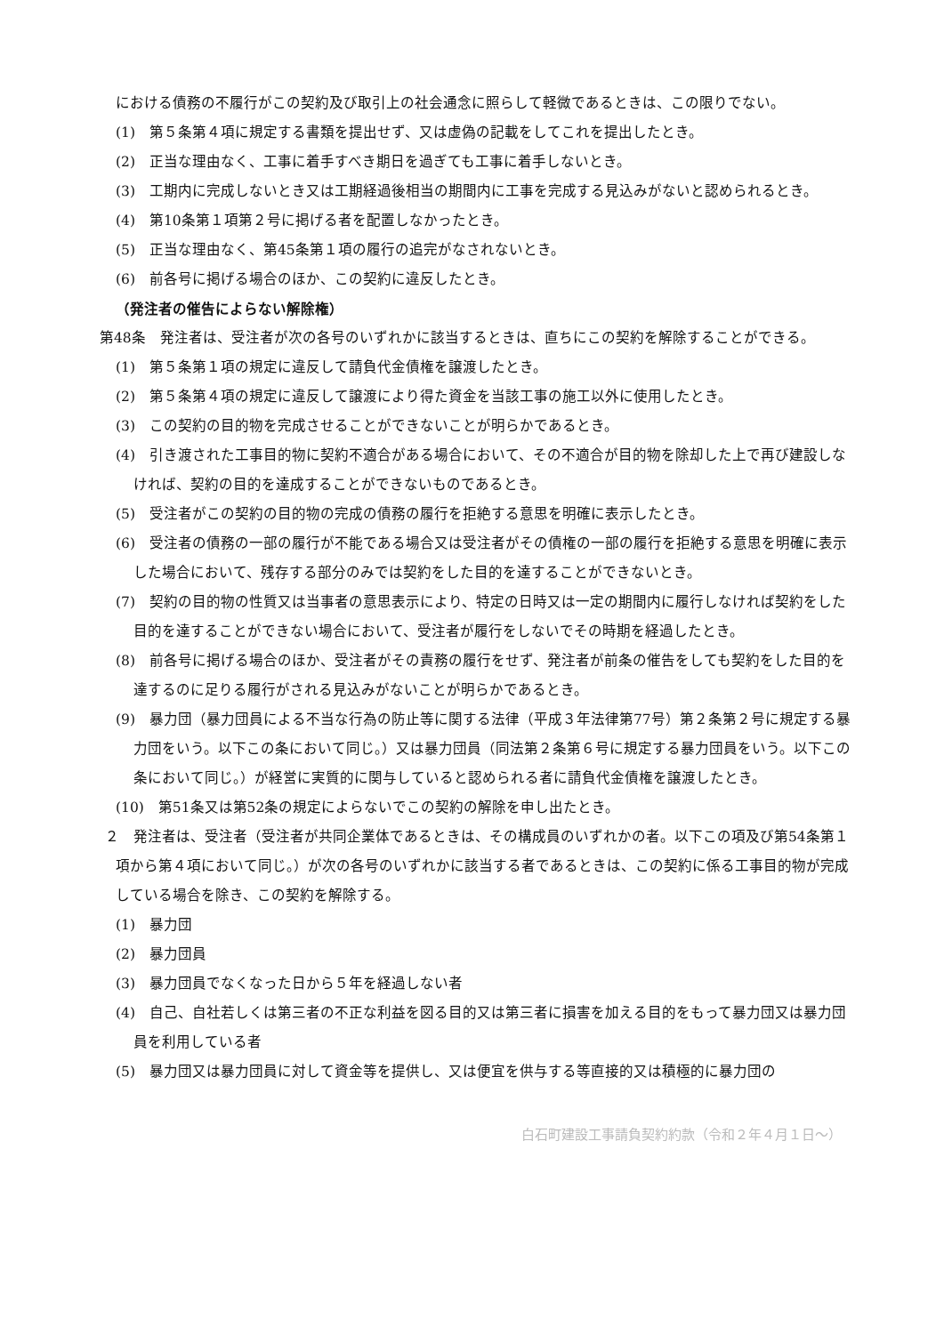における債務の不履行がこの契約及び取引上の社会通念に照らして軽微であるときは、この限りでない。
(1)　第５条第４項に規定する書類を提出せず、又は虚偽の記載をしてこれを提出したとき。
(2)　正当な理由なく、工事に着手すべき期日を過ぎても工事に着手しないとき。
(3)　工期内に完成しないとき又は工期経過後相当の期間内に工事を完成する見込みがないと認められるとき。
(4)　第10条第１項第２号に掲げる者を配置しなかったとき。
(5)　正当な理由なく、第45条第１項の履行の追完がなされないとき。
(6)　前各号に掲げる場合のほか、この契約に違反したとき。
（発注者の催告によらない解除権）
第48条　発注者は、受注者が次の各号のいずれかに該当するときは、直ちにこの契約を解除することができる。
(1)　第５条第１項の規定に違反して請負代金債権を譲渡したとき。
(2)　第５条第４項の規定に違反して譲渡により得た資金を当該工事の施工以外に使用したとき。
(3)　この契約の目的物を完成させることができないことが明らかであるとき。
(4)　引き渡された工事目的物に契約不適合がある場合において、その不適合が目的物を除却した上で再び建設しなければ、契約の目的を達成することができないものであるとき。
(5)　受注者がこの契約の目的物の完成の債務の履行を拒絶する意思を明確に表示したとき。
(6)　受注者の債務の一部の履行が不能である場合又は受注者がその債権の一部の履行を拒絶する意思を明確に表示した場合において、残存する部分のみでは契約をした目的を達することができないとき。
(7)　契約の目的物の性質又は当事者の意思表示により、特定の日時又は一定の期間内に履行しなければ契約をした目的を達することができない場合において、受注者が履行をしないでその時期を経過したとき。
(8)　前各号に掲げる場合のほか、受注者がその責務の履行をせず、発注者が前条の催告をしても契約をした目的を達するのに足りる履行がされる見込みがないことが明らかであるとき。
(9)　暴力団（暴力団員による不当な行為の防止等に関する法律（平成３年法律第77号）第２条第２号に規定する暴力団をいう。以下この条において同じ。）又は暴力団員（同法第２条第６号に規定する暴力団員をいう。以下この条において同じ。）が経営に実質的に関与していると認められる者に請負代金債権を譲渡したとき。
(10)　第51条又は第52条の規定によらないでこの契約の解除を申し出たとき。
２　発注者は、受注者（受注者が共同企業体であるときは、その構成員のいずれかの者。以下この項及び第54条第１項から第４項において同じ。）が次の各号のいずれかに該当する者であるときは、この契約に係る工事目的物が完成している場合を除き、この契約を解除する。
(1)　暴力団
(2)　暴力団員
(3)　暴力団員でなくなった日から５年を経過しない者
(4)　自己、自社若しくは第三者の不正な利益を図る目的又は第三者に損害を加える目的をもって暴力団又は暴力団員を利用している者
(5)　暴力団又は暴力団員に対して資金等を提供し、又は便宜を供与する等直接的又は積極的に暴力団の
白石町建設工事請負契約約款（令和２年４月１日～）